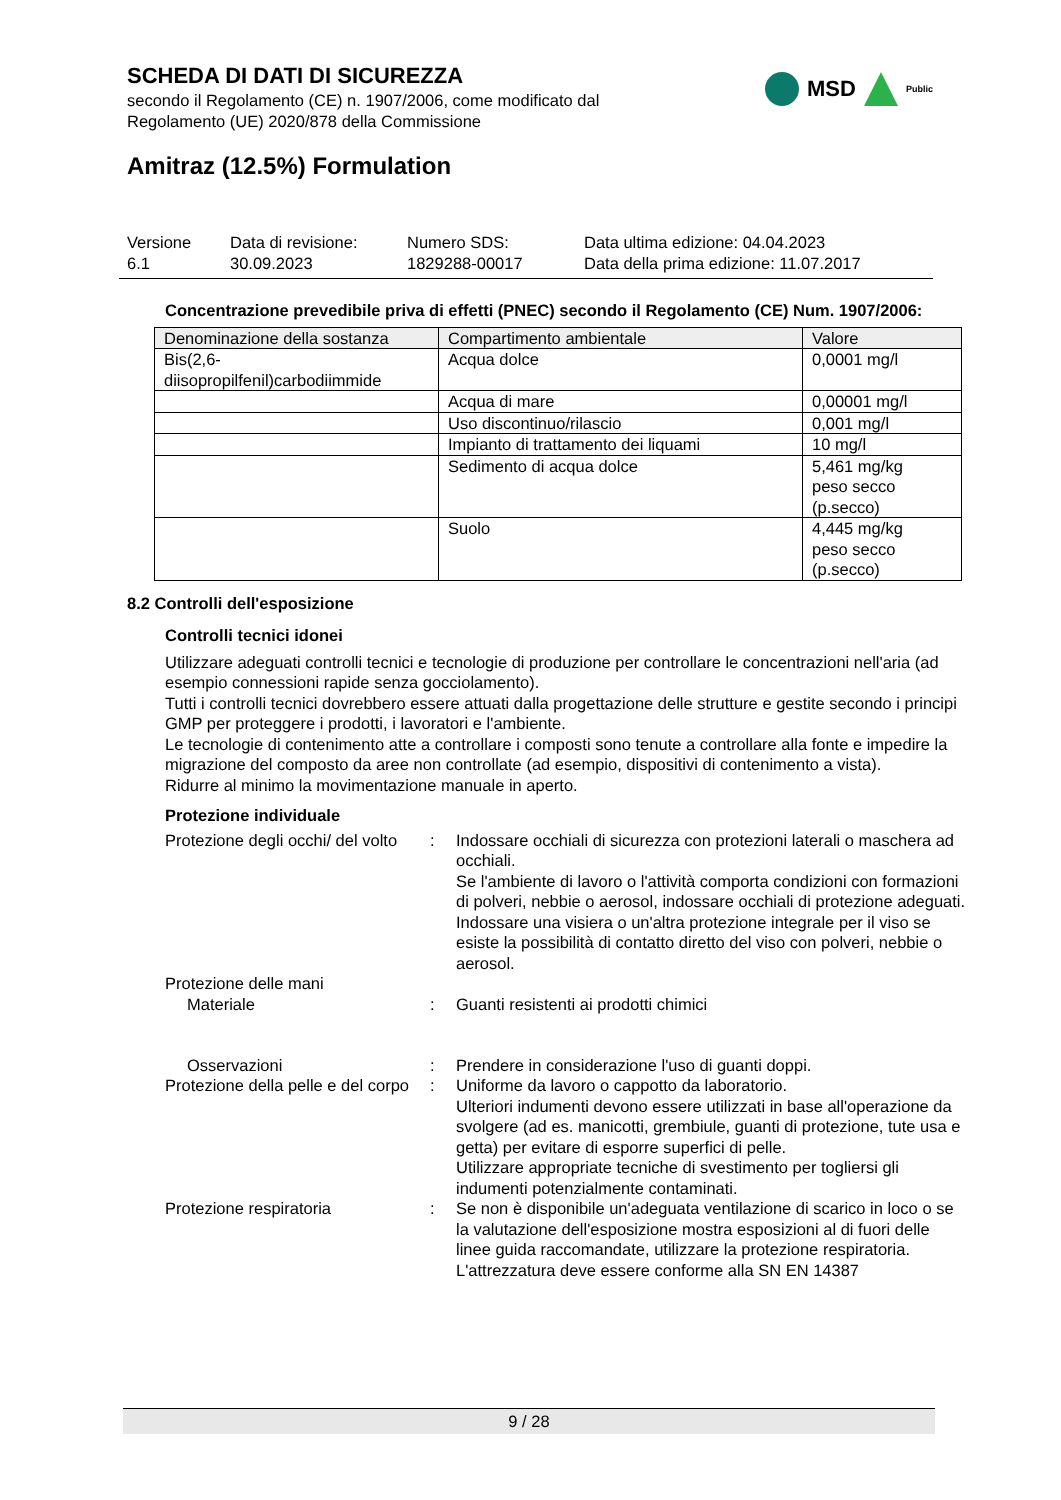SCHEDA DI DATI DI SICUREZZA
secondo il Regolamento (CE) n. 1907/2006, come modificato dal Regolamento (UE) 2020/878 della Commissione
MSD Public
Amitraz (12.5%) Formulation
Versione
6.1
Data di revisione:
30.09.2023
Numero SDS:
1829288-00017
Data ultima edizione: 04.04.2023
Data della prima edizione: 11.07.2017
Concentrazione prevedibile priva di effetti (PNEC) secondo il Regolamento (CE) Num. 1907/2006:
| Denominazione della sostanza | Compartimento ambientale | Valore |
| --- | --- | --- |
| Bis(2,6- diisopropilfenil)carbodiimmide | Acqua dolce | 0,0001 mg/l |
| | Acqua di mare | 0,00001 mg/l |
| | Uso discontinuo/rilascio | 0,001 mg/l |
| | Impianto di trattamento dei liquami | 10 mg/l |
| | Sedimento di acqua dolce | 5,461 mg/kg peso secco (p.secco) |
| | Suolo | 4,445 mg/kg peso secco (p.secco) |
8.2 Controlli dell'esposizione
Controlli tecnici idonei
Utilizzare adeguati controlli tecnici e tecnologie di produzione per controllare le concentrazioni nell'aria (ad esempio connessioni rapide senza gocciolamento).
Tutti i controlli tecnici dovrebbero essere attuati dalla progettazione delle strutture e gestite secondo i principi GMP per proteggere i prodotti, i lavoratori e l'ambiente.
Le tecnologie di contenimento atte a controllare i composti sono tenute a controllare alla fonte e impedire la migrazione del composto da aree non controllate (ad esempio, dispositivi di contenimento a vista).
Ridurre al minimo la movimentazione manuale in aperto.
Protezione individuale
Protezione degli occhi/ del volto
:
Indossare occhiali di sicurezza con protezioni laterali o maschera ad occhiali.
Se l'ambiente di lavoro o l'attività comporta condizioni con formazioni di polveri, nebbie o aerosol, indossare occhiali di protezione adeguati.
Indossare una visiera o un'altra protezione integrale per il viso se esiste la possibilità di contatto diretto del viso con polveri, nebbie o aerosol.
Protezione delle mani
Materiale
:
Guanti resistenti ai prodotti chimici
Osservazioni
:
Prendere in considerazione l'uso di guanti doppi.
Protezione della pelle e del corpo
:
Uniforme da lavoro o cappotto da laboratorio.
Ulteriori indumenti devono essere utilizzati in base all'operazione da svolgere (ad es. manicotti, grembiule, guanti di protezione, tute usa e getta) per evitare di esporre superfici di pelle.
Utilizzare appropriate tecniche di svestimento per togliersi gli indumenti potenzialmente contaminati.
Protezione respiratoria
:
Se non è disponibile un'adeguata ventilazione di scarico in loco o se la valutazione dell'esposizione mostra esposizioni al di fuori delle linee guida raccomandate, utilizzare la protezione respiratoria.
L'attrezzatura deve essere conforme alla SN EN 14387
9 / 28